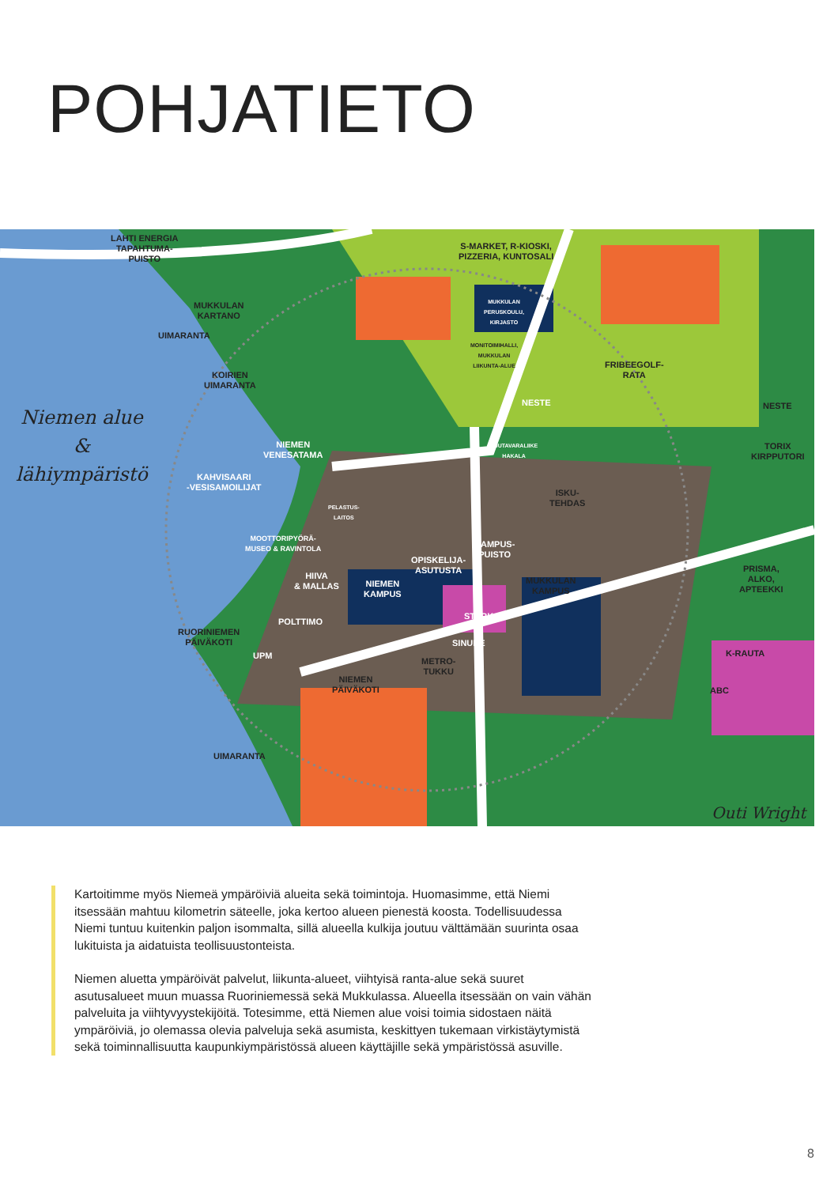POHJATIETO
LAHTI ENERGIA
TAPAHTUMA-
PUISTO
S-MARKET, R-KIOSKI,
PIZZERIA, KUNTOSALI
MUKKULAN
KARTANO
UIMARANTA
MUKKULAN
PERUSKOULU,
KIRJASTO
MONITOIMIHALLI,
MUKKULAN
LIIKUNTA-ALUE
FRIBEEGOLF-
RATA
KOIRIEN
UIMARANTA
NESTE NESTE
NIEMEN
VENESATAMA
PUUTAVARALIIKE
HAKALA
TORIX
KIRPPUTORI
KAHVISAARI
-VESISAMOILIJAT
ISKU-
TEHDAS
PELASTUS-
LAITOS
MOOTTORIPYÖRÄ-
MUSEO & RAVINTOLA
KAMPUS-
PUISTO
OPISKELIJA-
ASUTUSTA
PRISMA,
ALKO,
APTEEKKI
HIIVA
& MALLAS
NIEMEN
KAMPUS
MUKKULAN
KAMPUS
STARK
POLTTIMO
RUORINIEMEN
PÄIVÄKOTI
SINUHE
K-RAUTA
UPM
METRO-
TUKKU
NIEMEN
PÄIVÄKOTI
ABC
UIMARANTA
Niemen alue
&
lähiympäristö
Outi Wright
Kartoitimme myös Niemeä ympäröiviä alueita sekä toimintoja. Huomasimme, että Niemi itsessään mahtuu kilometrin säteelle, joka kertoo alueen pienestä koosta. Todellisuudessa Niemi tuntuu kuitenkin paljon isommalta, sillä alueella kulkija joutuu välttämään suurinta osaa lukituista ja aidatuista teollisuustonteista.
Niemen aluetta ympäröivät palvelut, liikunta-alueet, viihtyisä ranta-alue sekä suuret asutusalueet muun muassa Ruoriniemessä sekä Mukkulassa. Alueella itsessään on vain vähän palveluita ja viihtyvyystekijöitä. Totesimme, että Niemen alue voisi toimia sidostaen näitä ympäröiviä, jo olemassa olevia palveluja sekä asumista, keskittyen tukemaan virkistäytymistä sekä toiminnallisuutta kaupunkiympäristössä alueen käyttäjille sekä ympäristössä asuville.
8